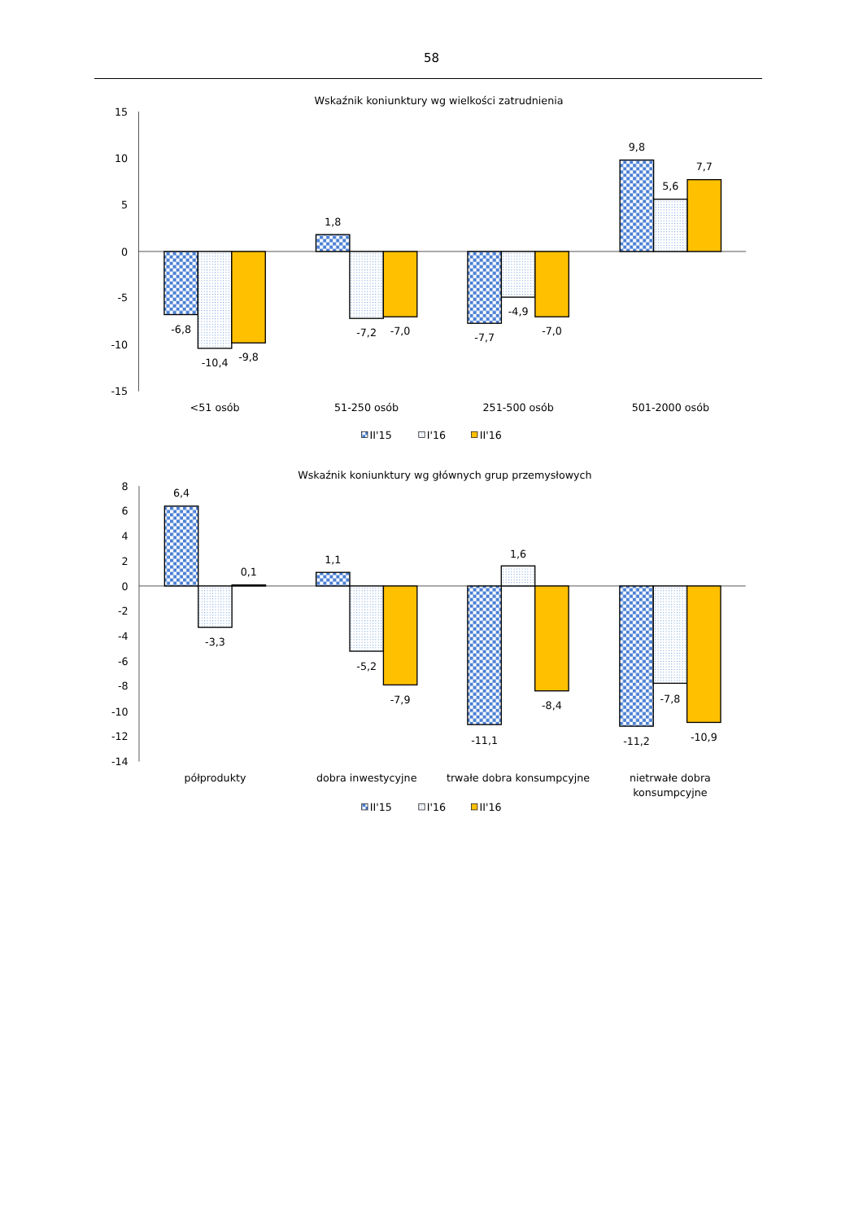58
Wskaźnik koniunktury wg wielkości zatrudnienia
15
10
5
0
-5
-10
-15
-6,8
-10,4
-9,8
1,8
-7,2
-7,0
-7,7
-4,9
-7,0
9,8
5,6
7,7
<51 osób
51-250 osób
251-500 osób
501-2000 osób
II'15
I'16
II'16
Wskaźnik koniunktury wg głównych grup przemysłowych
8
6
4
2
0
-2
-4
-6
-8
-10
-12
-14
6,4
-3,3
0,1
1,1
-5,2
-7,9
-11,1
1,6
-8,4
-11,2
-7,8
-10,9
półprodukty
dobra inwestycyjne
trwałe dobra konsumpcyjne
nietrwałe dobra
konsumpcyjne
II'15
I'16
II'16